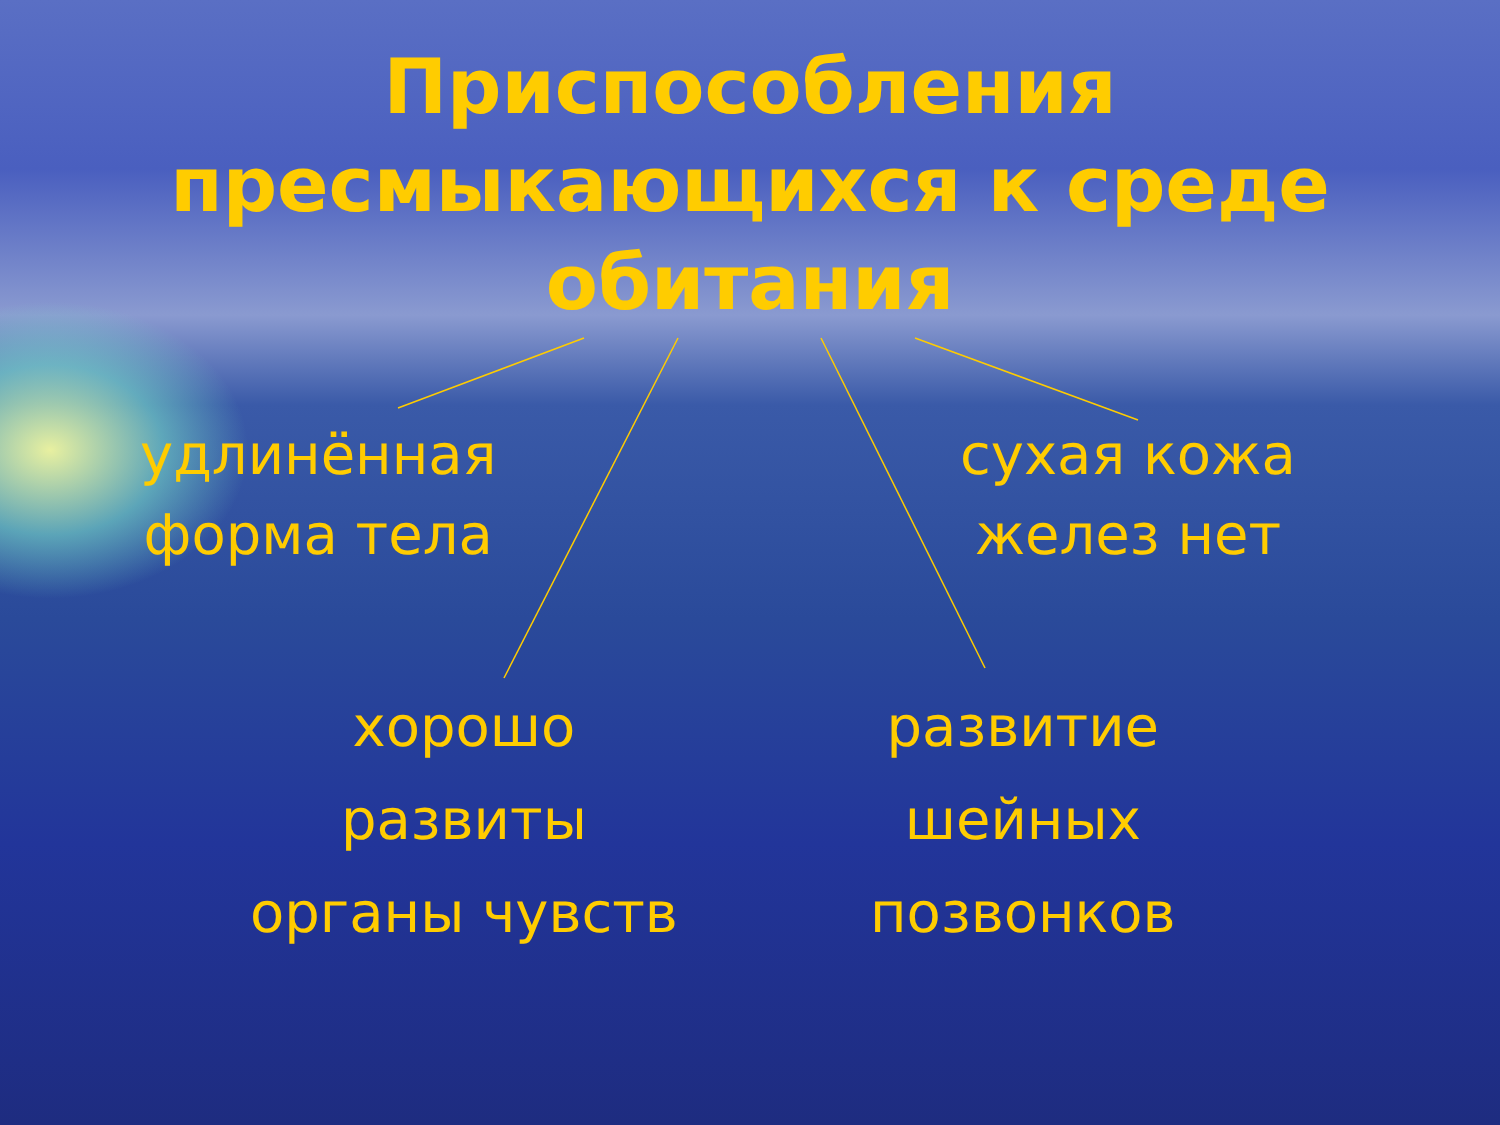Приспособления
пресмыкающихся к среде
обитания
удлинённая
форма тела
сухая кожа
желез нет
хорошо
развиты
органы чувств
развитие
шейных
позвонков